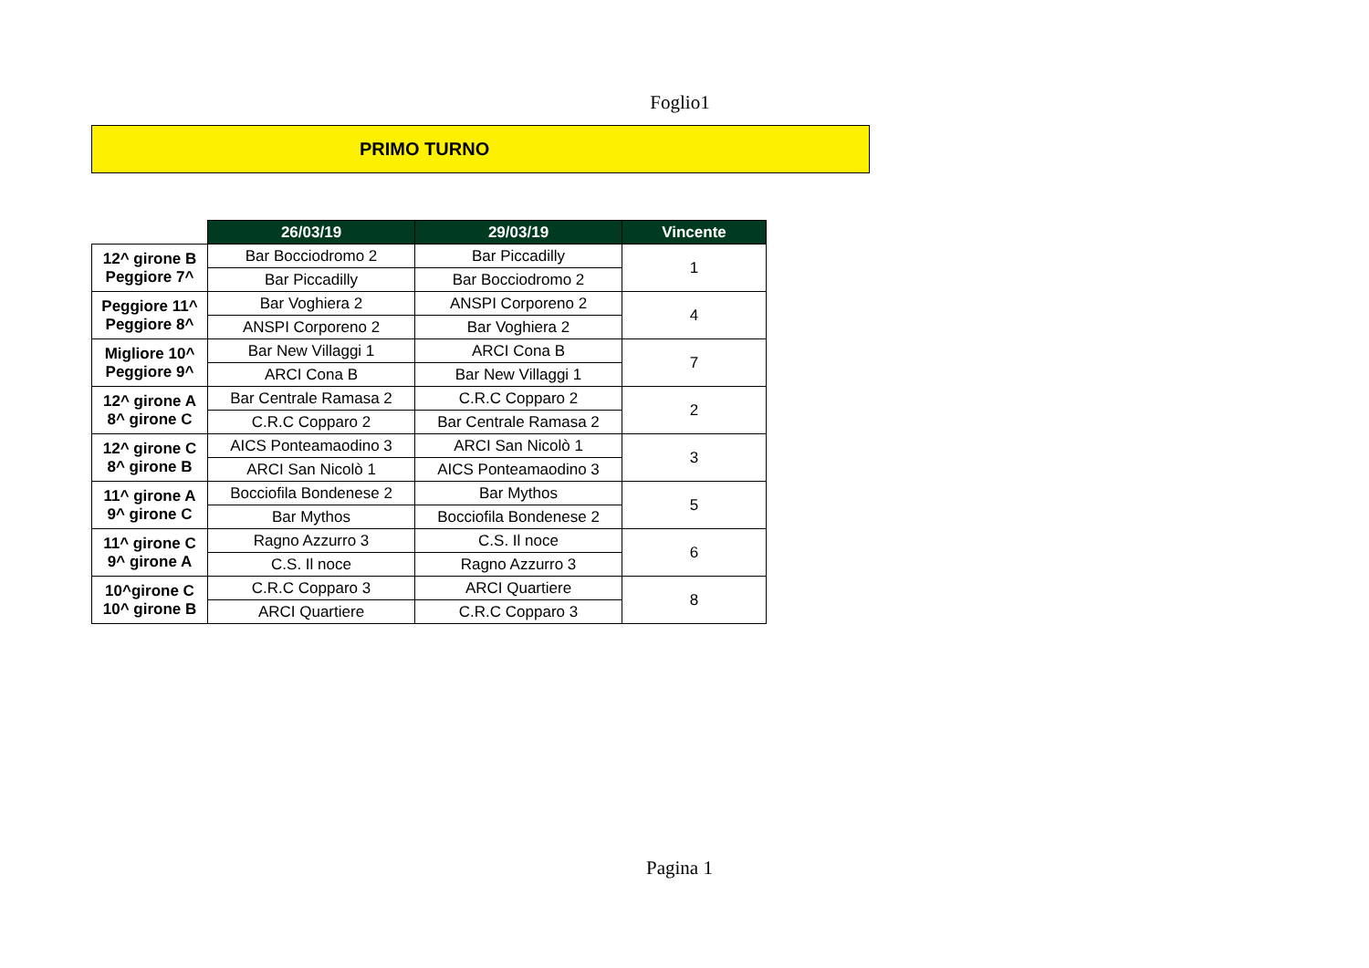Foglio1
PRIMO TURNO
| | 26/03/19 | 29/03/19 | Vincente |
| --- | --- | --- | --- |
| 12^ girone B Peggiore 7^ | Bar Bocciodromo 2 | Bar Piccadilly | 1 |
| | Bar Piccadilly | Bar Bocciodromo 2 | |
| Peggiore 11^ Peggiore 8^ | Bar Voghiera 2 | ANSPI Corporeno 2 | 4 |
| | ANSPI Corporeno 2 | Bar Voghiera 2 | |
| Migliore 10^ Peggiore 9^ | Bar New Villaggi 1 | ARCI Cona B | 7 |
| | ARCI Cona B | Bar New Villaggi 1 | |
| 12^ girone A 8^ girone C | Bar Centrale Ramasa 2 | C.R.C Copparo 2 | 2 |
| | C.R.C Copparo 2 | Bar Centrale Ramasa 2 | |
| 12^ girone C 8^ girone B | AICS Ponteamaodino 3 | ARCI San Nicolò 1 | 3 |
| | ARCI San Nicolò 1 | AICS Ponteamaodino 3 | |
| 11^ girone A 9^ girone C | Bocciofila Bondenese 2 | Bar Mythos | 5 |
| | Bar Mythos | Bocciofila Bondenese 2 | |
| 11^ girone C 9^ girone A | Ragno Azzurro 3 | C.S. Il noce | 6 |
| | C.S. Il noce | Ragno Azzurro 3 | |
| 10^girone C 10^ girone B | C.R.C Copparo 3 | ARCI Quartiere | 8 |
| | ARCI Quartiere | C.R.C Copparo 3 | |
Pagina 1